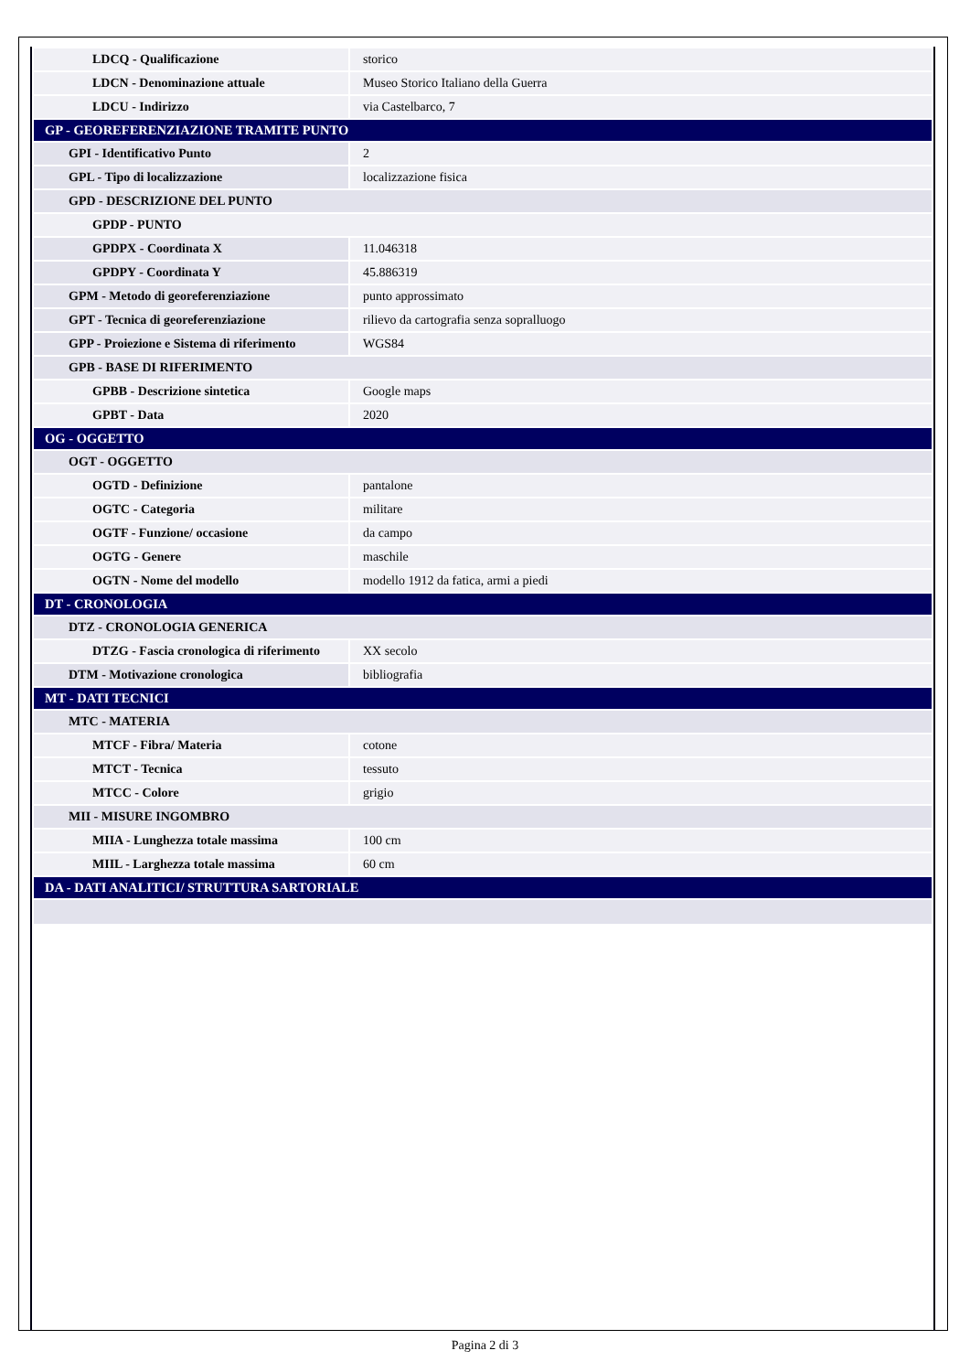| LDCQ - Qualificazione | storico |
| LDCN - Denominazione attuale | Museo Storico Italiano della Guerra |
| LDCU - Indirizzo | via Castelbarco, 7 |
| GP - GEOREFERENZIAZIONE TRAMITE PUNTO | |
| GPI - Identificativo Punto | 2 |
| GPL - Tipo di localizzazione | localizzazione fisica |
| GPD - DESCRIZIONE DEL PUNTO | |
| GPDP - PUNTO | |
| GPDPX - Coordinata X | 11.046318 |
| GPDPY - Coordinata Y | 45.886319 |
| GPM - Metodo di georeferenziazione | punto approssimato |
| GPT - Tecnica di georeferenziazione | rilievo da cartografia senza sopralluogo |
| GPP - Proiezione e Sistema di riferimento | WGS84 |
| GPB - BASE DI RIFERIMENTO | |
| GPBB - Descrizione sintetica | Google maps |
| GPBT - Data | 2020 |
| OG - OGGETTO | |
| OGT - OGGETTO | |
| OGTD - Definizione | pantalone |
| OGTC - Categoria | militare |
| OGTF - Funzione/ occasione | da campo |
| OGTG - Genere | maschile |
| OGTN - Nome del modello | modello 1912 da fatica, armi a piedi |
| DT - CRONOLOGIA | |
| DTZ - CRONOLOGIA GENERICA | |
| DTZG - Fascia cronologica di riferimento | XX secolo |
| DTM - Motivazione cronologica | bibliografia |
| MT - DATI TECNICI | |
| MTC - MATERIA | |
| MTCF - Fibra/ Materia | cotone |
| MTCT - Tecnica | tessuto |
| MTCC - Colore | grigio |
| MII - MISURE INGOMBRO | |
| MIIA - Lunghezza totale massima | 100 cm |
| MIIL - Larghezza totale massima | 60 cm |
| DA - DATI ANALITICI/ STRUTTURA SARTORIALE | |
Pagina 2 di 3